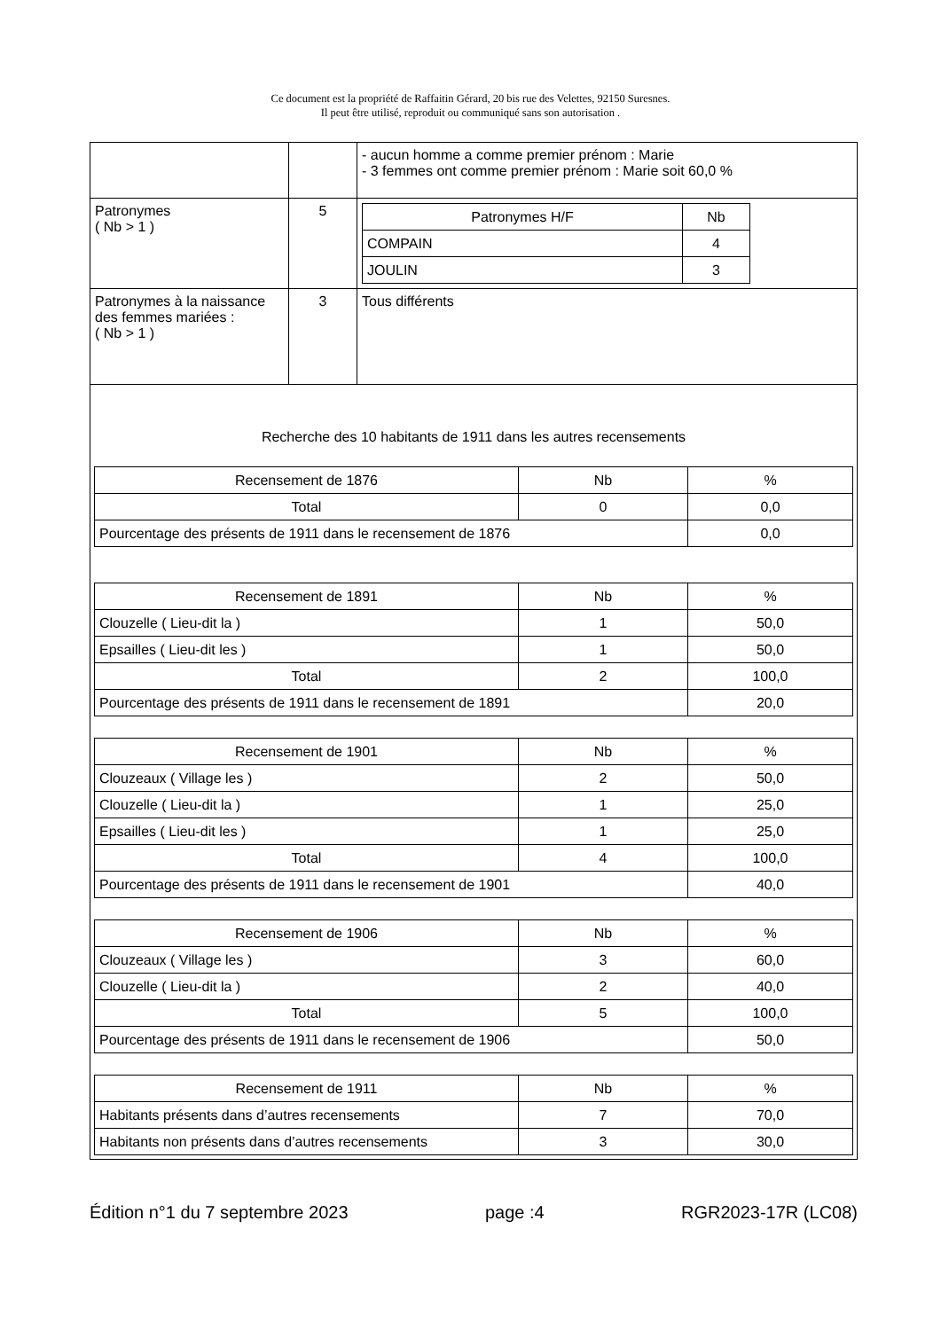Ce document est la propriété de Raffaitin Gérard, 20 bis rue des Velettes, 92150 Suresnes.
Il peut être utilisé, reproduit ou communiqué sans son autorisation .
| | | - aucun homme a comme premier prénom : Marie - 3 femmes ont comme premier prénom : Marie soit 60,0 % |
| Patronymes ( Nb > 1 ) | 5 | / Patronymes H/F / Nb / / --- / --- / / COMPAIN / 4 / / JOULIN / 3 / |
| Patronymes à la naissance des femmes mariées : ( Nb > 1 ) | 3 | Tous différents |
| Recherche des 10 habitants de 1911 dans les autres recensements / Recensement de 1876 / Nb / % / / --- / --- / --- / / Total / 0 / 0,0 / / Pourcentage des présents de 1911 dans le recensement de 1876 / / 0,0 / / Recensement de 1891 / Nb / % / / --- / --- / --- / / Clouzelle ( Lieu-dit la ) / 1 / 50,0 / / Epsailles ( Lieu-dit les ) / 1 / 50,0 / / Total / 2 / 100,0 / / Pourcentage des présents de 1911 dans le recensement de 1891 / / 20,0 / / Recensement de 1901 / Nb / % / / --- / --- / --- / / Clouzeaux ( Village les ) / 2 / 50,0 / / Clouzelle ( Lieu-dit la ) / 1 / 25,0 / / Epsailles ( Lieu-dit les ) / 1 / 25,0 / / Total / 4 / 100,0 / / Pourcentage des présents de 1911 dans le recensement de 1901 / / 40,0 / / Recensement de 1906 / Nb / % / / --- / --- / --- / / Clouzeaux ( Village les ) / 3 / 60,0 / / Clouzelle ( Lieu-dit la ) / 2 / 40,0 / / Total / 5 / 100,0 / / Pourcentage des présents de 1911 dans le recensement de 1906 / / 50,0 / / Recensement de 1911 / Nb / % / / --- / --- / --- / / Habitants présents dans d’autres recensements / 7 / 70,0 / / Habitants non présents dans d’autres recensements / 3 / 30,0 / | | |
Édition n°1 du 7 septembre 2023 page :4 RGR2023-17R (LC08)